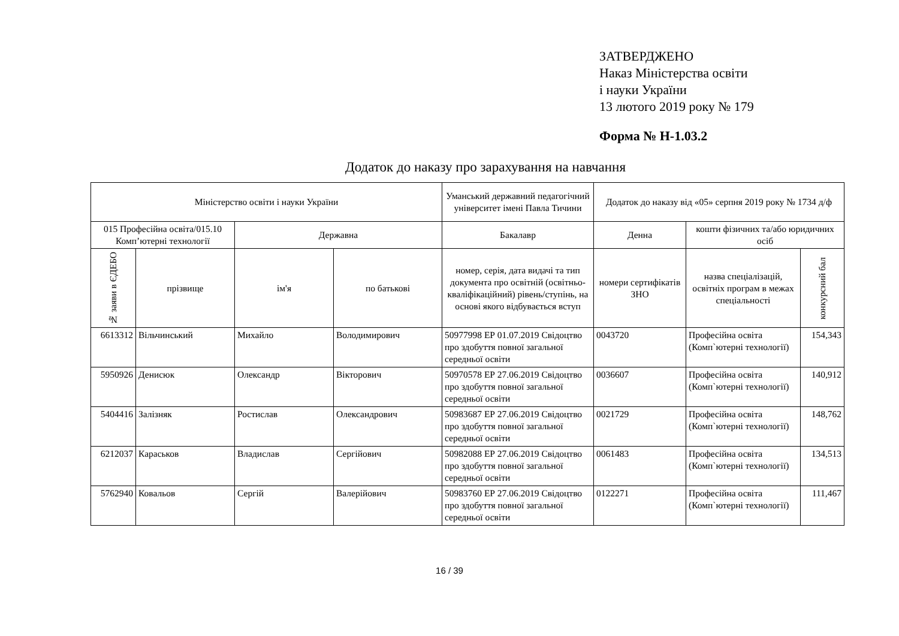ЗАТВЕРДЖЕНО
Наказ Міністерства освіти
і науки України
13 лютого 2019 року № 179
Форма № Н-1.03.2
Додаток до наказу про зарахування на навчання
| Міністерство освіти і науки України | | | | Уманський державний педагогічний університет імені Павла Тичини | Додаток до наказу від «05» серпня 2019 року № 1734 д/ф | | |
| --- | --- | --- | --- | --- | --- | --- | --- |
| 015 Професійна освіта/015.10 Комп’ютерні технології | | Державна | | Бакалавр | Денна | кошти фізичних та/або юридичних осіб | |
| № заяви в ЄДЕБО | прізвище | ім'я | по батькові | номер, серія, дата видачі та тип документа про освітній (освітньо-кваліфікаційний) рівень/ступінь, на основі якого відбувається вступ | номери сертифікатів ЗНО | назва спеціалізацій, освітніх програм в межах спеціальності | конкурсний бал |
| 6613312 | Вільчинський | Михайло | Володимирович | 50977998 ЕР 01.07.2019 Свідоцтво про здобуття повної загальної середньої освіти | 0043720 | Професійна освіта (Комп`ютерні технології) | 154,343 |
| 5950926 | Денисюк | Олександр | Вікторович | 50970578 ЕР 27.06.2019 Свідоцтво про здобуття повної загальної середньої освіти | 0036607 | Професійна освіта (Комп`ютерні технології) | 140,912 |
| 5404416 | Залізняк | Ростислав | Олександрович | 50983687 ЕР 27.06.2019 Свідоцтво про здобуття повної загальної середньої освіти | 0021729 | Професійна освіта (Комп`ютерні технології) | 148,762 |
| 6212037 | Караськов | Владислав | Сергійович | 50982088 ЕР 27.06.2019 Свідоцтво про здобуття повної загальної середньої освіти | 0061483 | Професійна освіта (Комп`ютерні технології) | 134,513 |
| 5762940 | Ковальов | Сергій | Валерійович | 50983760 ЕР 27.06.2019 Свідоцтво про здобуття повної загальної середньої освіти | 0122271 | Професійна освіта (Комп`ютерні технології) | 111,467 |
16 / 39